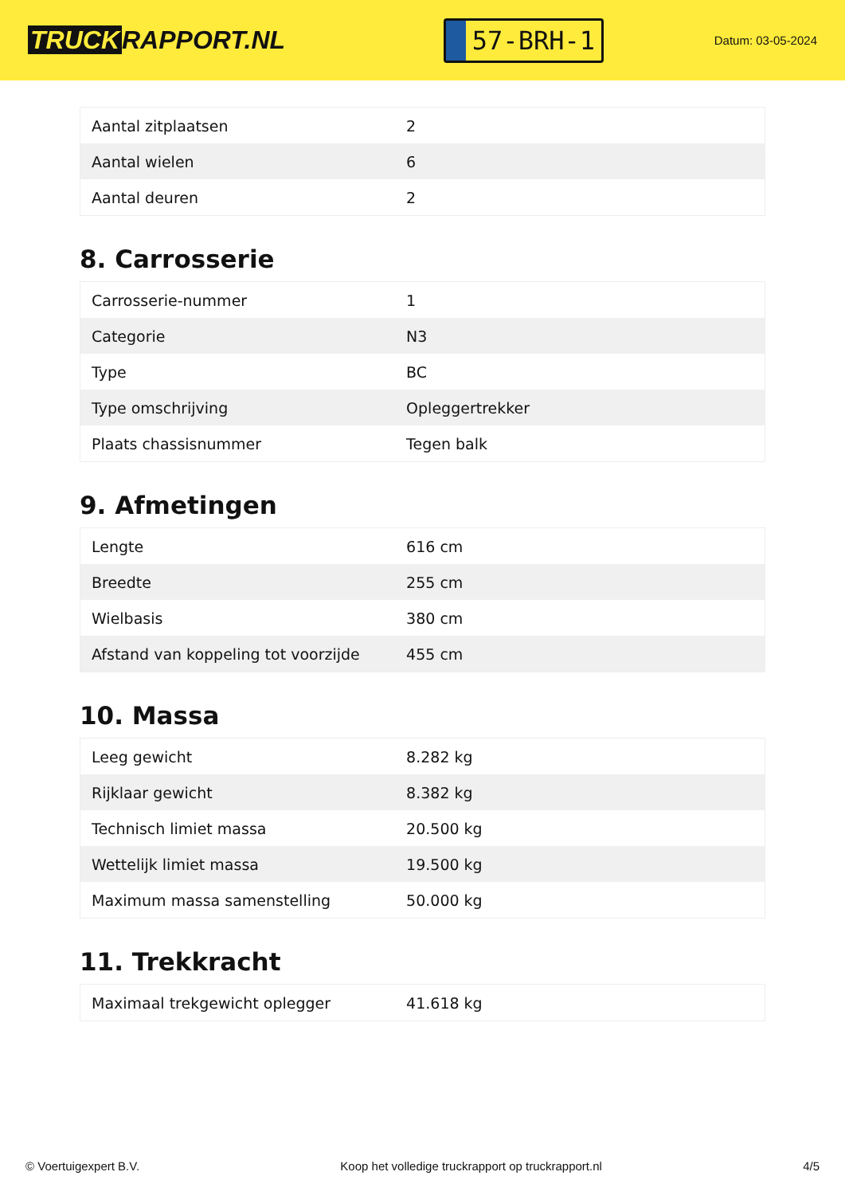TRUCK RAPPORT.NL
57-BRH-1
Datum: 03-05-2024
| Aantal zitplaatsen | 2 |
| Aantal wielen | 6 |
| Aantal deuren | 2 |
8. Carrosserie
| Carrosserie-nummer | 1 |
| Categorie | N3 |
| Type | BC |
| Type omschrijving | Opleggertrekker |
| Plaats chassisnummer | Tegen balk |
9. Afmetingen
| Lengte | 616 cm |
| Breedte | 255 cm |
| Wielbasis | 380 cm |
| Afstand van koppeling tot voorzijde | 455 cm |
10. Massa
| Leeg gewicht | 8.282 kg |
| Rijklaar gewicht | 8.382 kg |
| Technisch limiet massa | 20.500 kg |
| Wettelijk limiet massa | 19.500 kg |
| Maximum massa samenstelling | 50.000 kg |
11. Trekkracht
| Maximaal trekgewicht oplegger | 41.618 kg |
© Voertuigexpert B.V. Koop het volledige truckrapport op truckrapport.nl 4/5